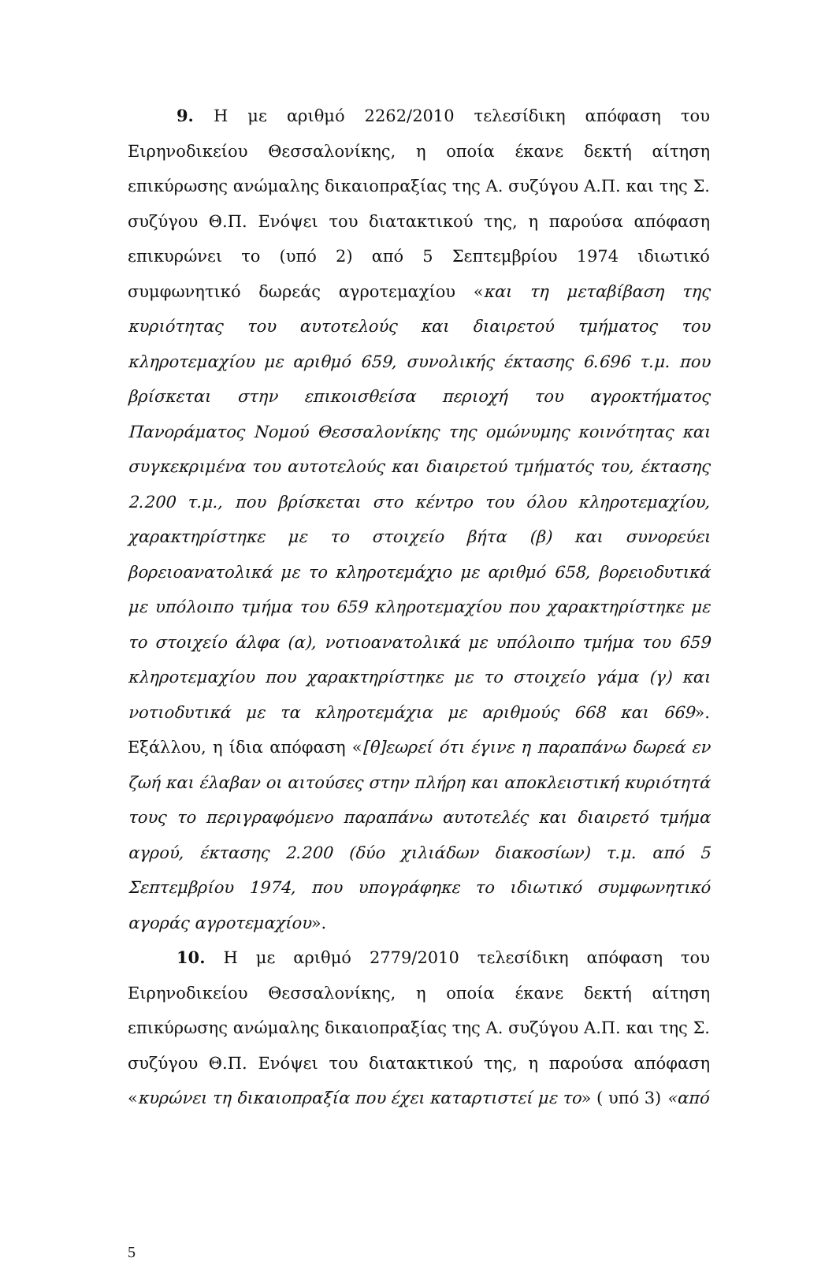9. Η με αριθμό 2262/2010 τελεσίδικη απόφαση του Ειρηνοδικείου Θεσσαλονίκης, η οποία έκανε δεκτή αίτηση επικύρωσης ανώμαλης δικαιοπραξίας της Α. συζύγου Α.Π. και της Σ. συζύγου Θ.Π. Ενόψει του διατακτικού της, η παρούσα απόφαση επικυρώνει το (υπό 2) από 5 Σεπτεμβρίου 1974 ιδιωτικό συμφωνητικό δωρεάς αγροτεμαχίου «και τη μεταβίβαση της κυριότητας του αυτοτελούς και διαιρετού τμήματος του κληροτεμαχίου με αριθμό 659, συνολικής έκτασης 6.696 τ.μ. που βρίσκεται στην επικοισθείσα περιοχή του αγροκτήματος Πανοράματος Νομού Θεσσαλονίκης της ομώνυμης κοινότητας και συγκεκριμένα του αυτοτελούς και διαιρετού τμήματός του, έκτασης 2.200 τ.μ., που βρίσκεται στο κέντρο του όλου κληροτεμαχίου, χαρακτηρίστηκε με το στοιχείο βήτα (β) και συνορεύει βορειοανατολικά με το κληροτεμάχιο με αριθμό 658, βορειοδυτικά με υπόλοιπο τμήμα του 659 κληροτεμαχίου που χαρακτηρίστηκε με το στοιχείο άλφα (α), νοτιοανατολικά με υπόλοιπο τμήμα του 659 κληροτεμαχίου που χαρακτηρίστηκε με το στοιχείο γάμα (γ) και νοτιοδυτικά με τα κληροτεμάχια με αριθμούς 668 και 669». Εξάλλου, η ίδια απόφαση «[θ]εωρεί ότι έγινε η παραπάνω δωρεά εν ζωή και έλαβαν οι αιτούσες στην πλήρη και αποκλειστική κυριότητά τους το περιγραφόμενο παραπάνω αυτοτελές και διαιρετό τμήμα αγρού, έκτασης 2.200 (δύο χιλιάδων διακοσίων) τ.μ. από 5 Σεπτεμβρίου 1974, που υπογράφηκε το ιδιωτικό συμφωνητικό αγοράς αγροτεμαχίου».
10. Η με αριθμό 2779/2010 τελεσίδικη απόφαση του Ειρηνοδικείου Θεσσαλονίκης, η οποία έκανε δεκτή αίτηση επικύρωσης ανώμαλης δικαιοπραξίας της Α. συζύγου Α.Π. και της Σ. συζύγου Θ.Π. Ενόψει του διατακτικού της, η παρούσα απόφαση «κυρώνει τη δικαιοπραξία που έχει καταρτιστεί με το» ( υπό 3) «από
5